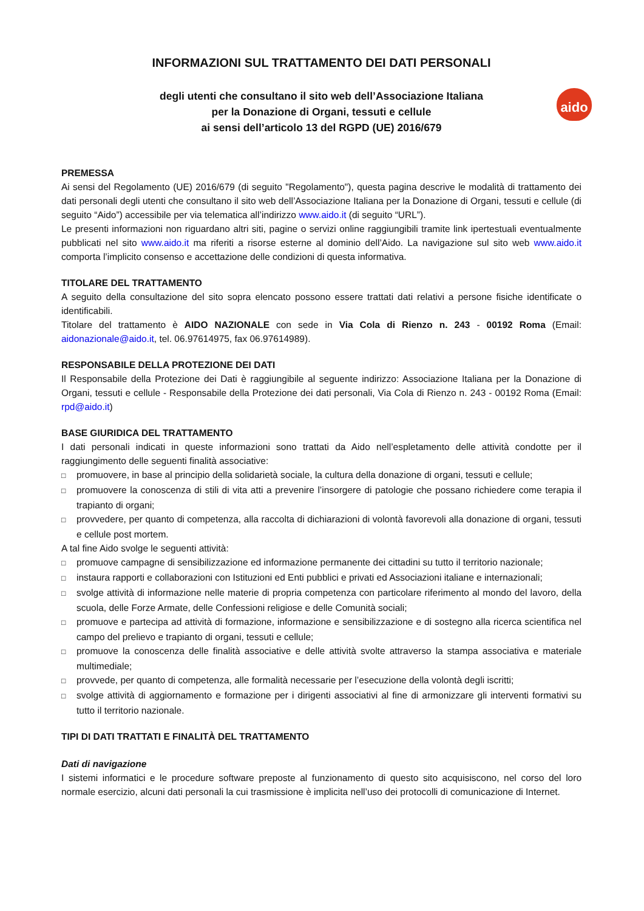INFORMAZIONI SUL TRATTAMENTO DEI DATI PERSONALI
aido
degli utenti che consultano il sito web dell’Associazione Italiana
per la Donazione di Organi, tessuti e cellule
ai sensi dell’articolo 13 del RGPD (UE) 2016/679
PREMESSA
Ai sensi del Regolamento (UE) 2016/679 (di seguito "Regolamento"), questa pagina descrive le modalità di trattamento dei dati personali degli utenti che consultano il sito web dell’Associazione Italiana per la Donazione di Organi, tessuti e cellule (di seguito “Aido”) accessibile per via telematica all’indirizzo www.aido.it (di seguito “URL”).
Le presenti informazioni non riguardano altri siti, pagine o servizi online raggiungibili tramite link ipertestuali eventualmente pubblicati nel sito www.aido.it ma riferiti a risorse esterne al dominio dell’Aido. La navigazione sul sito web www.aido.it comporta l’implicito consenso e accettazione delle condizioni di questa informativa.
TITOLARE DEL TRATTAMENTO
A seguito della consultazione del sito sopra elencato possono essere trattati dati relativi a persone fisiche identificate o identificabili.
Titolare del trattamento è AIDO NAZIONALE con sede in Via Cola di Rienzo n. 243 - 00192 Roma (Email: aidonazionale@aido.it, tel. 06.97614975, fax 06.97614989).
RESPONSABILE DELLA PROTEZIONE DEI DATI
Il Responsabile della Protezione dei Dati è raggiungibile al seguente indirizzo: Associazione Italiana per la Donazione di Organi, tessuti e cellule - Responsabile della Protezione dei dati personali, Via Cola di Rienzo n. 243 - 00192 Roma (Email: rpd@aido.it)
BASE GIURIDICA DEL TRATTAMENTO
I dati personali indicati in queste informazioni sono trattati da Aido nell’espletamento delle attività condotte per il raggiungimento delle seguenti finalità associative:
□ promuovere, in base al principio della solidarietà sociale, la cultura della donazione di organi, tessuti e cellule;
□ promuovere la conoscenza di stili di vita atti a prevenire l’insorgere di patologie che possano richiedere come terapia il trapianto di organi;
□ provvedere, per quanto di competenza, alla raccolta di dichiarazioni di volontà favorevoli alla donazione di organi, tessuti e cellule post mortem.
A tal fine Aido svolge le seguenti attività:
□ promuove campagne di sensibilizzazione ed informazione permanente dei cittadini su tutto il territorio nazionale;
□ instaura rapporti e collaborazioni con Istituzioni ed Enti pubblici e privati ed Associazioni italiane e internazionali;
□ svolge attività di informazione nelle materie di propria competenza con particolare riferimento al mondo del lavoro, della scuola, delle Forze Armate, delle Confessioni religiose e delle Comunità sociali;
□ promuove e partecipa ad attività di formazione, informazione e sensibilizzazione e di sostegno alla ricerca scientifica nel campo del prelievo e trapianto di organi, tessuti e cellule;
□ promuove la conoscenza delle finalità associative e delle attività svolte attraverso la stampa associativa e materiale multimediale;
□ provvede, per quanto di competenza, alle formalità necessarie per l’esecuzione della volontà degli iscritti;
□ svolge attività di aggiornamento e formazione per i dirigenti associativi al fine di armonizzare gli interventi formativi su tutto il territorio nazionale.
TIPI DI DATI TRATTATI E FINALITÀ DEL TRATTAMENTO
Dati di navigazione
I sistemi informatici e le procedure software preposte al funzionamento di questo sito acquisiscono, nel corso del loro normale esercizio, alcuni dati personali la cui trasmissione è implicita nell’uso dei protocolli di comunicazione di Internet.